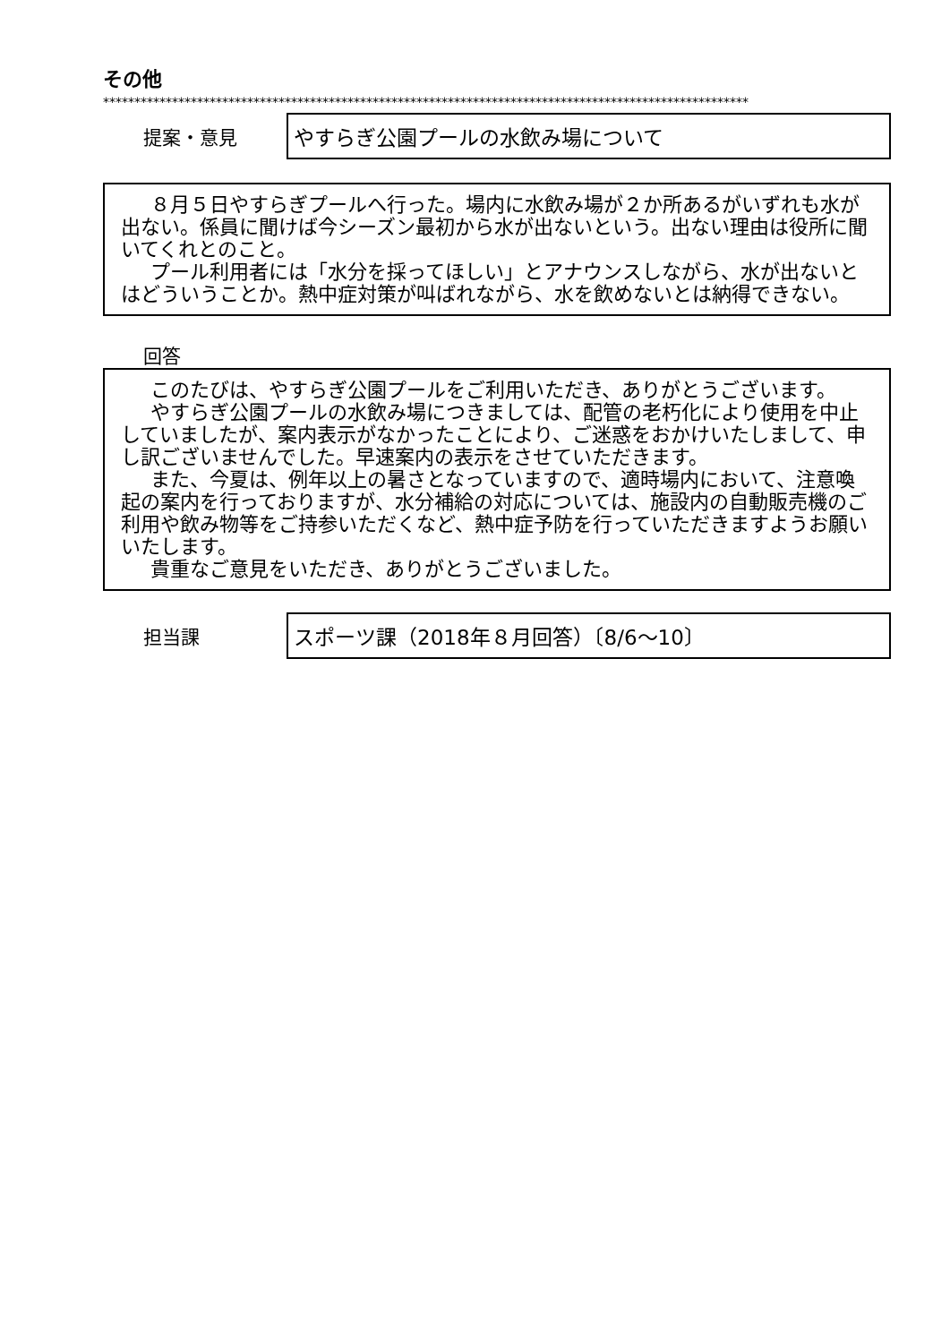その他
*******************************************************************************************************
提案・意見
やすらぎ公園プールの水飲み場について
８月５日やすらぎプールへ行った。場内に水飲み場が２か所あるがいずれも水が出ない。係員に聞けば今シーズン最初から水が出ないという。出ない理由は役所に聞いてくれとのこと。
プール利用者には「水分を採ってほしい」とアナウンスしながら、水が出ないとはどういうことか。熱中症対策が叫ばれながら、水を飲めないとは納得できない。
回答
このたびは、やすらぎ公園プールをご利用いただき、ありがとうございます。
やすらぎ公園プールの水飲み場につきましては、配管の老朽化により使用を中止していましたが、案内表示がなかったことにより、ご迷惑をおかけいたしまして、申し訳ございませんでした。早速案内の表示をさせていただきます。
また、今夏は、例年以上の暑さとなっていますので、適時場内において、注意喚起の案内を行っておりますが、水分補給の対応については、施設内の自動販売機のご利用や飲み物等をご持参いただくなど、熱中症予防を行っていただきますようお願いいたします。
貴重なご意見をいただき、ありがとうございました。
担当課
スポーツ課（2018年８月回答）〔8/6～10〕